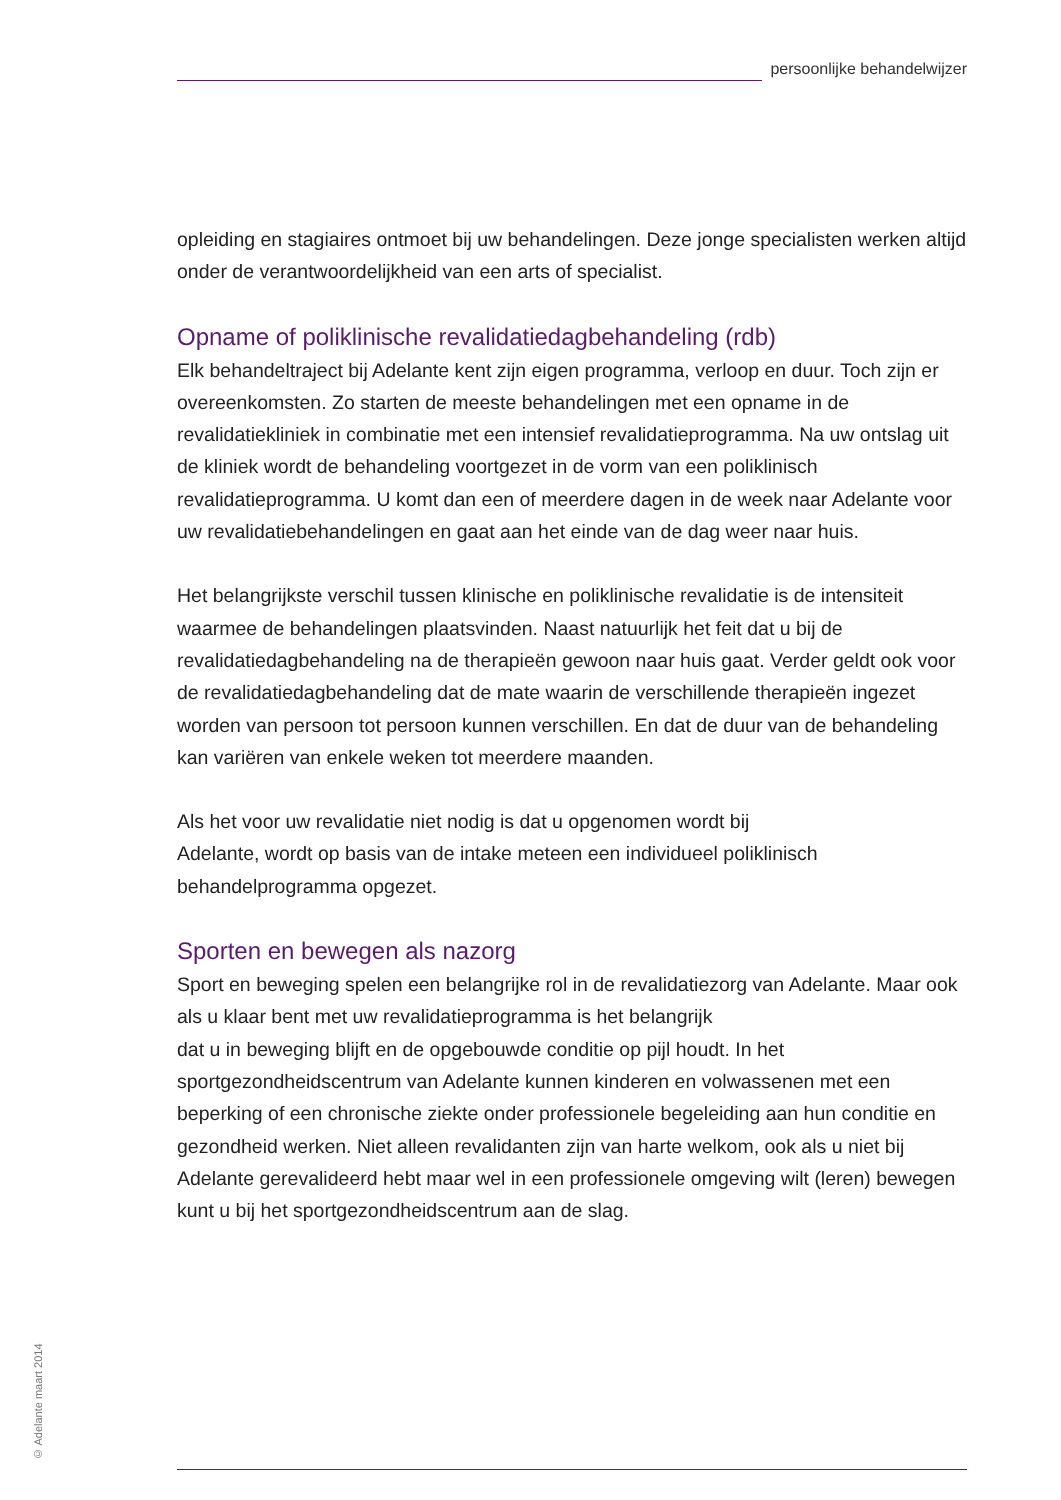persoonlijke behandelwijzer
opleiding en stagiaires ontmoet bij uw behandelingen. Deze jonge specialisten werken altijd onder de verantwoordelijkheid van een arts of specialist.
Opname of poliklinische revalidatiedagbehandeling (rdb)
Elk behandeltraject bij Adelante kent zijn eigen programma, verloop en duur. Toch zijn er overeenkomsten. Zo starten de meeste behandelingen met een opname in de revalidatiekliniek in combinatie met een intensief revalidatieprogramma. Na uw ontslag uit de kliniek wordt de behandeling voortgezet in de vorm van een poliklinisch revalidatieprogramma. U komt dan een of meerdere dagen in de week naar Adelante voor uw revalidatiebehandelingen en gaat aan het einde van de dag weer naar huis.
Het belangrijkste verschil tussen klinische en poliklinische revalidatie is de intensiteit waarmee de behandelingen plaatsvinden. Naast natuurlijk het feit dat u bij de revalidatiedagbehandeling na de therapieën gewoon naar huis gaat. Verder geldt ook voor de revalidatiedagbehandeling dat de mate waarin de verschillende therapieën ingezet worden van persoon tot persoon kunnen verschillen. En dat de duur van de behandeling kan variëren van enkele weken tot meerdere maanden.
Als het voor uw revalidatie niet nodig is dat u opgenomen wordt bij
Adelante, wordt op basis van de intake meteen een individueel poliklinisch behandelprogramma opgezet.
Sporten en bewegen als nazorg
Sport en beweging spelen een belangrijke rol in de revalidatiezorg van Adelante. Maar ook als u klaar bent met uw revalidatieprogramma is het belangrijk
dat u in beweging blijft en de opgebouwde conditie op pijl houdt. In het sportgezondheidscentrum van Adelante kunnen kinderen en volwassenen met een beperking of een chronische ziekte onder professionele begeleiding aan hun conditie en gezondheid werken. Niet alleen revalidanten zijn van harte welkom, ook als u niet bij Adelante gerevalideerd hebt maar wel in een professionele omgeving wilt (leren) bewegen kunt u bij het sportgezondheidscentrum aan de slag.
© Adelante maart 2014